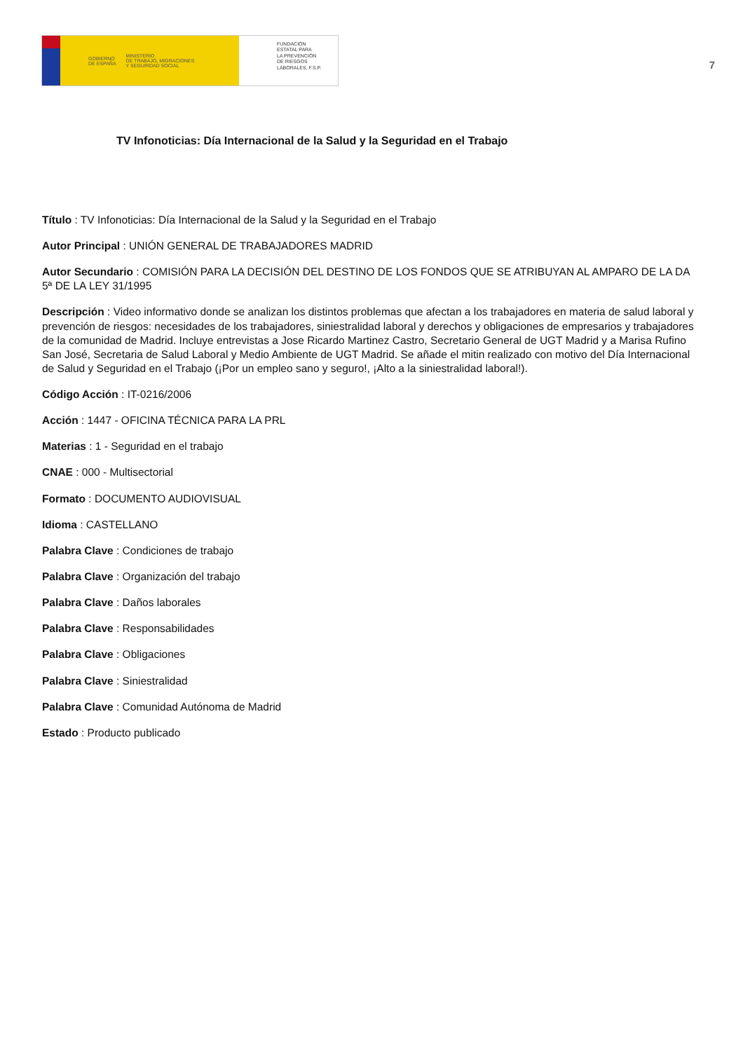GOBIERNO
DE ESPAÑA MINISTERIO
DE TRABAJO, MIGRACIONES
Y SEGURIDAD SOCIAL
FUNDACIÓN
ESTATAL PARA
LA PREVENCIÓN
DE RIESGOS
LABORALES, F.S.P.
7
TV Infonoticias: Día Internacional de la Salud y la Seguridad en el Trabajo
Título : TV Infonoticias: Día Internacional de la Salud y la Seguridad en el Trabajo
Autor Principal : UNIÓN GENERAL DE TRABAJADORES MADRID
Autor Secundario : COMISIÓN PARA LA DECISIÓN DEL DESTINO DE LOS FONDOS QUE SE ATRIBUYAN AL AMPARO DE LA DA 5ª DE LA LEY 31/1995
Descripción : Video informativo donde se analizan los distintos problemas que afectan a los trabajadores en materia de salud laboral y prevención de riesgos: necesidades de los trabajadores, siniestralidad laboral y derechos y obligaciones de empresarios y trabajadores de la comunidad de Madrid. Incluye entrevistas a Jose Ricardo Martinez Castro, Secretario General de UGT Madrid y a Marisa Rufino San José, Secretaria de Salud Laboral y Medio Ambiente de UGT Madrid. Se añade el mitin realizado con motivo del Día Internacional de Salud y Seguridad en el Trabajo (¡Por un empleo sano y seguro!, ¡Alto a la siniestralidad laboral!).
Código Acción : IT-0216/2006
Acción : 1447 - OFICINA TÉCNICA PARA LA PRL
Materias : 1 - Seguridad en el trabajo
CNAE : 000 - Multisectorial
Formato : DOCUMENTO AUDIOVISUAL
Idioma : CASTELLANO
Palabra Clave : Condiciones de trabajo
Palabra Clave : Organización del trabajo
Palabra Clave : Daños laborales
Palabra Clave : Responsabilidades
Palabra Clave : Obligaciones
Palabra Clave : Siniestralidad
Palabra Clave : Comunidad Autónoma de Madrid
Estado : Producto publicado